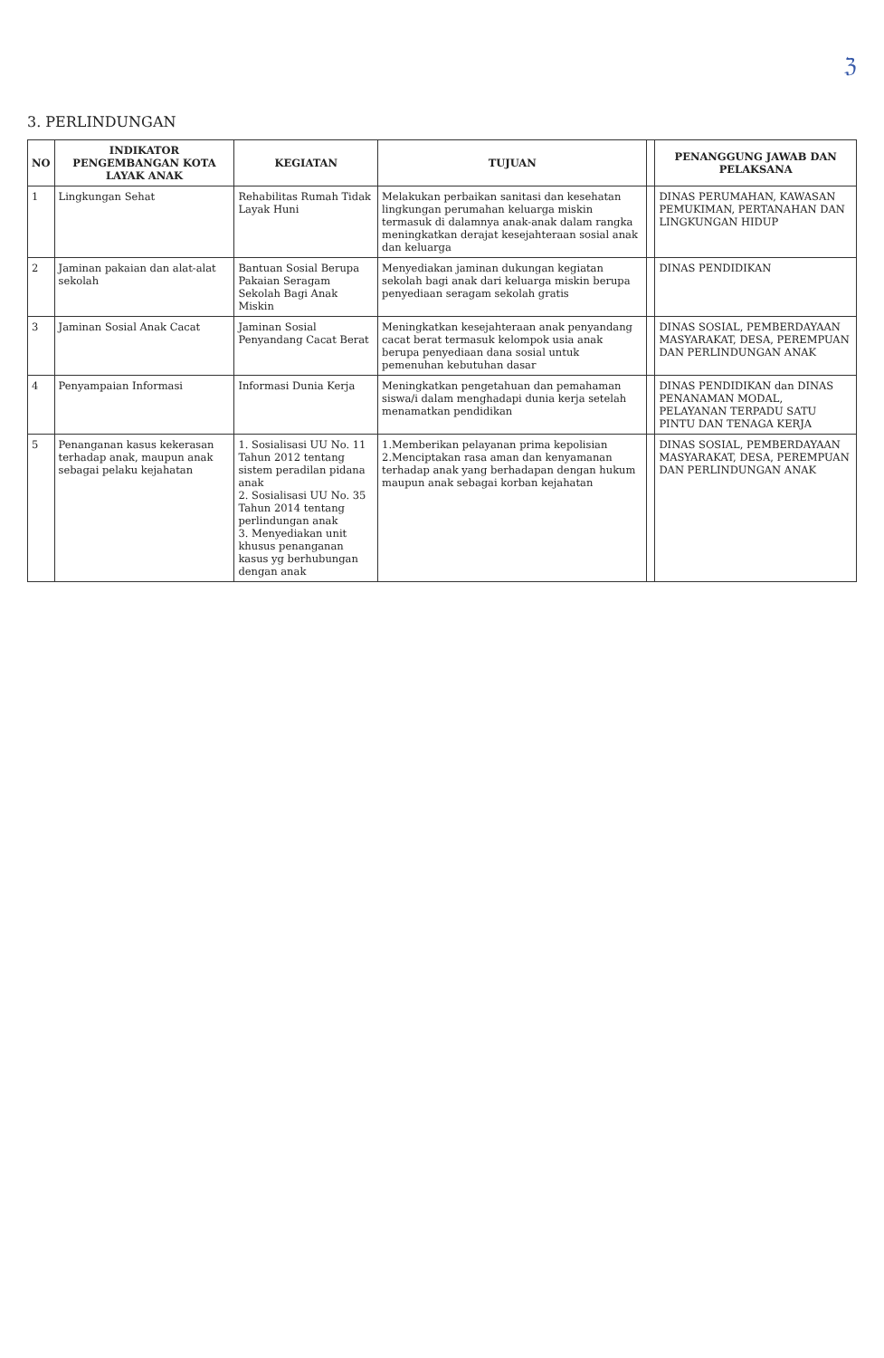ℨ
3. PERLINDUNGAN
| NO | INDIKATOR PENGEMBANGAN KOTA LAYAK ANAK | KEGIATAN | TUJUAN | | PENANGGUNG JAWAB DAN PELAKSANA |
| --- | --- | --- | --- | --- | --- |
| 1 | Lingkungan Sehat | Rehabilitas Rumah Tidak Layak Huni | Melakukan perbaikan sanitasi dan kesehatan lingkungan perumahan keluarga miskin termasuk di dalamnya anak-anak dalam rangka meningkatkan derajat kesejahteraan sosial anak dan keluarga | | DINAS PERUMAHAN, KAWASAN PEMUKIMAN, PERTANAHAN DAN LINGKUNGAN HIDUP |
| 2 | Jaminan pakaian dan alat-alat sekolah | Bantuan Sosial Berupa Pakaian Seragam Sekolah Bagi Anak Miskin | Menyediakan jaminan dukungan kegiatan sekolah bagi anak dari keluarga miskin berupa penyediaan seragam sekolah gratis | | DINAS PENDIDIKAN |
| 3 | Jaminan Sosial Anak Cacat | Jaminan Sosial Penyandang Cacat Berat | Meningkatkan kesejahteraan anak penyandang cacat berat termasuk kelompok usia anak berupa penyediaan dana sosial untuk pemenuhan kebutuhan dasar | | DINAS SOSIAL, PEMBERDAYAAN MASYARAKAT, DESA, PEREMPUAN DAN PERLINDUNGAN ANAK |
| 4 | Penyampaian Informasi | Informasi Dunia Kerja | Meningkatkan pengetahuan dan pemahaman siswa/i dalam menghadapi dunia kerja setelah menamatkan pendidikan | | DINAS PENDIDIKAN dan DINAS PENANAMAN MODAL, PELAYANAN TERPADU SATU PINTU DAN TENAGA KERJA |
| 5 | Penanganan kasus kekerasan terhadap anak, maupun anak sebagai pelaku kejahatan | 1. Sosialisasi UU No. 11 Tahun 2012 tentang sistem peradilan pidana anak 2. Sosialisasi UU No. 35 Tahun 2014 tentang perlindungan anak 3. Menyediakan unit khusus penanganan kasus yg berhubungan dengan anak | 1.Memberikan pelayanan prima kepolisian 2.Menciptakan rasa aman dan kenyamanan terhadap anak yang berhadapan dengan hukum maupun anak sebagai korban kejahatan | | DINAS SOSIAL, PEMBERDAYAAN MASYARAKAT, DESA, PEREMPUAN DAN PERLINDUNGAN ANAK |